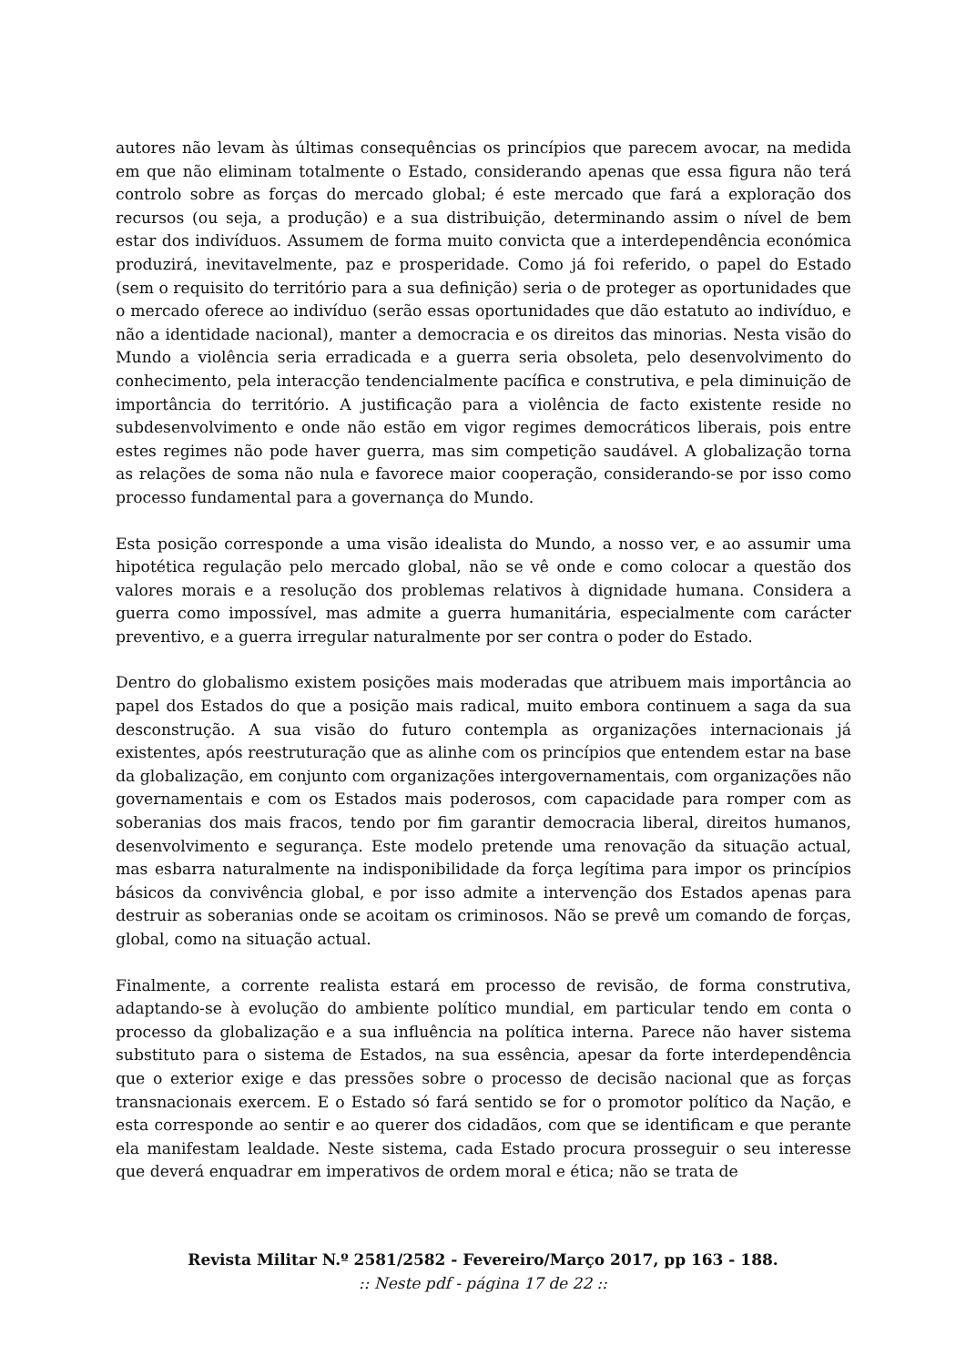autores não levam às últimas consequências os princípios que parecem avocar, na medida em que não eliminam totalmente o Estado, considerando apenas que essa figura não terá controlo sobre as forças do mercado global; é este mercado que fará a exploração dos recursos (ou seja, a produção) e a sua distribuição, determinando assim o nível de bem estar dos indivíduos. Assumem de forma muito convicta que a interdependência económica produzirá, inevitavelmente, paz e prosperidade. Como já foi referido, o papel do Estado (sem o requisito do território para a sua definição) seria o de proteger as oportunidades que o mercado oferece ao indivíduo (serão essas oportunidades que dão estatuto ao indivíduo, e não a identidade nacional), manter a democracia e os direitos das minorias. Nesta visão do Mundo a violência seria erradicada e a guerra seria obsoleta, pelo desenvolvimento do conhecimento, pela interacção tendencialmente pacífica e construtiva, e pela diminuição de importância do território. A justificação para a violência de facto existente reside no subdesenvolvimento e onde não estão em vigor regimes democráticos liberais, pois entre estes regimes não pode haver guerra, mas sim competição saudável. A globalização torna as relações de soma não nula e favorece maior cooperação, considerando-se por isso como processo fundamental para a governança do Mundo.
Esta posição corresponde a uma visão idealista do Mundo, a nosso ver, e ao assumir uma hipotética regulação pelo mercado global, não se vê onde e como colocar a questão dos valores morais e a resolução dos problemas relativos à dignidade humana. Considera a guerra como impossível, mas admite a guerra humanitária, especialmente com carácter preventivo, e a guerra irregular naturalmente por ser contra o poder do Estado.
Dentro do globalismo existem posições mais moderadas que atribuem mais importância ao papel dos Estados do que a posição mais radical, muito embora continuem a saga da sua desconstrução. A sua visão do futuro contempla as organizações internacionais já existentes, após reestruturação que as alinhe com os princípios que entendem estar na base da globalização, em conjunto com organizações intergovernamentais, com organizações não governamentais e com os Estados mais poderosos, com capacidade para romper com as soberanias dos mais fracos, tendo por fim garantir democracia liberal, direitos humanos, desenvolvimento e segurança. Este modelo pretende uma renovação da situação actual, mas esbarra naturalmente na indisponibilidade da força legítima para impor os princípios básicos da convivência global, e por isso admite a intervenção dos Estados apenas para destruir as soberanias onde se acoitam os criminosos. Não se prevê um comando de forças, global, como na situação actual.
Finalmente, a corrente realista estará em processo de revisão, de forma construtiva, adaptando-se à evolução do ambiente político mundial, em particular tendo em conta o processo da globalização e a sua influência na política interna. Parece não haver sistema substituto para o sistema de Estados, na sua essência, apesar da forte interdependência que o exterior exige e das pressões sobre o processo de decisão nacional que as forças transnacionais exercem. E o Estado só fará sentido se for o promotor político da Nação, e esta corresponde ao sentir e ao querer dos cidadãos, com que se identificam e que perante ela manifestam lealdade. Neste sistema, cada Estado procura prosseguir o seu interesse que deverá enquadrar em imperativos de ordem moral e ética; não se trata de
Revista Militar N.º 2581/2582 - Fevereiro/Março 2017, pp 163 - 188.
:: Neste pdf - página 17 de 22 ::